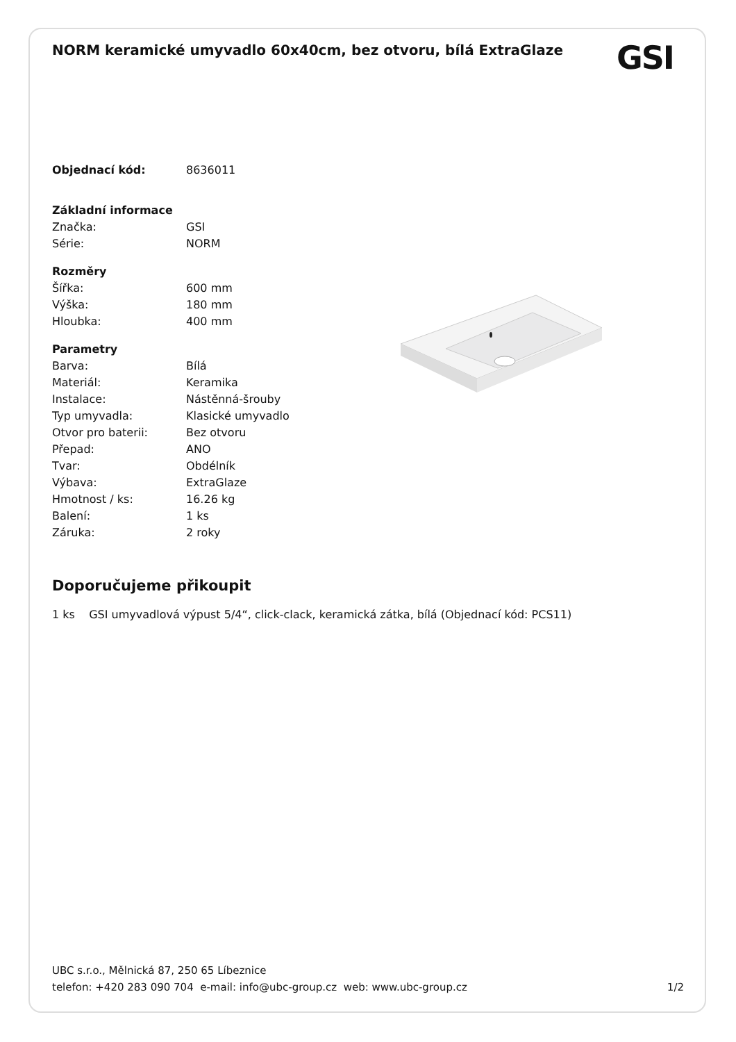NORM keramické umyvadlo 60x40cm, bez otvoru, bílá ExtraGlaze
GSI
| Objednací kód: | 8636011 |
| Základní informace | |
| Značka: | GSI |
| Série: | NORM |
| Rozměry | |
| Šířka: | 600 mm |
| Výška: | 180 mm |
| Hloubka: | 400 mm |
| Parametry | |
| Barva: | Bílá |
| Materiál: | Keramika |
| Instalace: | Nástěnná-šrouby |
| Typ umyvadla: | Klasické umyvadlo |
| Otvor pro baterii: | Bez otvoru |
| Přepad: | ANO |
| Tvar: | Obdélník |
| Výbava: | ExtraGlaze |
| Hmotnost / ks: | 16.26 kg |
| Balení: | 1 ks |
| Záruka: | 2 roky |
Doporučujeme přikoupit
1 ks GSI umyvadlová výpust 5/4“, click-clack, keramická zátka, bílá (Objednací kód: PCS11)
UBC s.r.o., Mělnická 87, 250 65 Líbeznice
telefon: +420 283 090 704 e-mail: info@ubc-group.cz web: www.ubc-group.cz 1/2